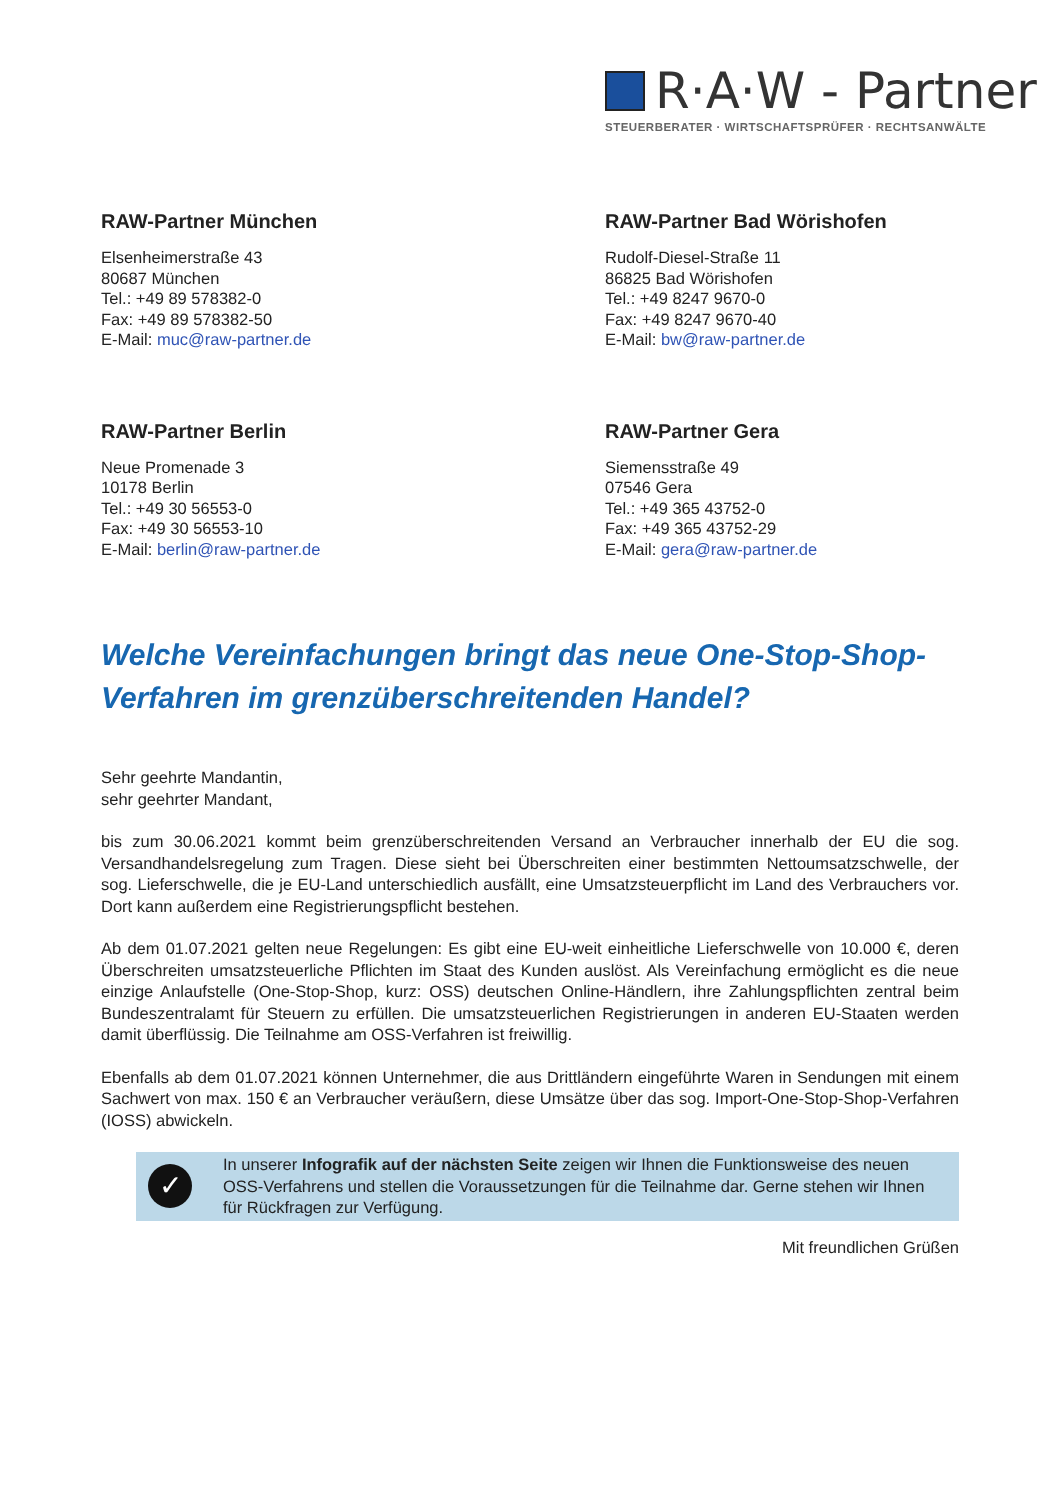R·A·W - Partner
STEUERBERATER · WIRTSCHAFTSPRÜFER · RECHTSANWÄLTE
RAW-Partner München
Elsenheimerstraße 43
80687 München
Tel.: +49 89 578382-0
Fax: +49 89 578382-50
E-Mail: muc@raw-partner.de
RAW-Partner Bad Wörishofen
Rudolf-Diesel-Straße 11
86825 Bad Wörishofen
Tel.: +49 8247 9670-0
Fax: +49 8247 9670-40
E-Mail: bw@raw-partner.de
RAW-Partner Berlin
Neue Promenade 3
10178 Berlin
Tel.: +49 30 56553-0
Fax: +49 30 56553-10
E-Mail: berlin@raw-partner.de
RAW-Partner Gera
Siemensstraße 49
07546 Gera
Tel.: +49 365 43752-0
Fax: +49 365 43752-29
E-Mail: gera@raw-partner.de
Welche Vereinfachungen bringt das neue One-Stop-Shop-Verfahren im grenzüberschreitenden Handel?
Sehr geehrte Mandantin,
sehr geehrter Mandant,
bis zum 30.06.2021 kommt beim grenzüberschreitenden Versand an Verbraucher innerhalb der EU die sog. Versandhandelsregelung zum Tragen. Diese sieht bei Überschreiten einer bestimmten Nettoumsatzschwelle, der sog. Lieferschwelle, die je EU-Land unterschiedlich ausfällt, eine Umsatzsteuerpflicht im Land des Verbrauchers vor. Dort kann außerdem eine Registrierungspflicht bestehen.
Ab dem 01.07.2021 gelten neue Regelungen: Es gibt eine EU-weit einheitliche Lieferschwelle von 10.000 €, deren Überschreiten umsatzsteuerliche Pflichten im Staat des Kunden auslöst. Als Vereinfachung ermöglicht es die neue einzige Anlaufstelle (One-Stop-Shop, kurz: OSS) deutschen Online-Händlern, ihre Zahlungspflichten zentral beim Bundeszentralamt für Steuern zu erfüllen. Die umsatzsteuerlichen Registrierungen in anderen EU-Staaten werden damit überflüssig. Die Teilnahme am OSS-Verfahren ist freiwillig.
Ebenfalls ab dem 01.07.2021 können Unternehmer, die aus Drittländern eingeführte Waren in Sendungen mit einem Sachwert von max. 150 € an Verbraucher veräußern, diese Umsätze über das sog. Import-One-Stop-Shop-Verfahren (IOSS) abwickeln.
✓
In unserer Infografik auf der nächsten Seite zeigen wir Ihnen die Funktionsweise des neuen OSS-Verfahrens und stellen die Voraussetzungen für die Teilnahme dar. Gerne stehen wir Ihnen für Rückfragen zur Verfügung.
Mit freundlichen Grüßen